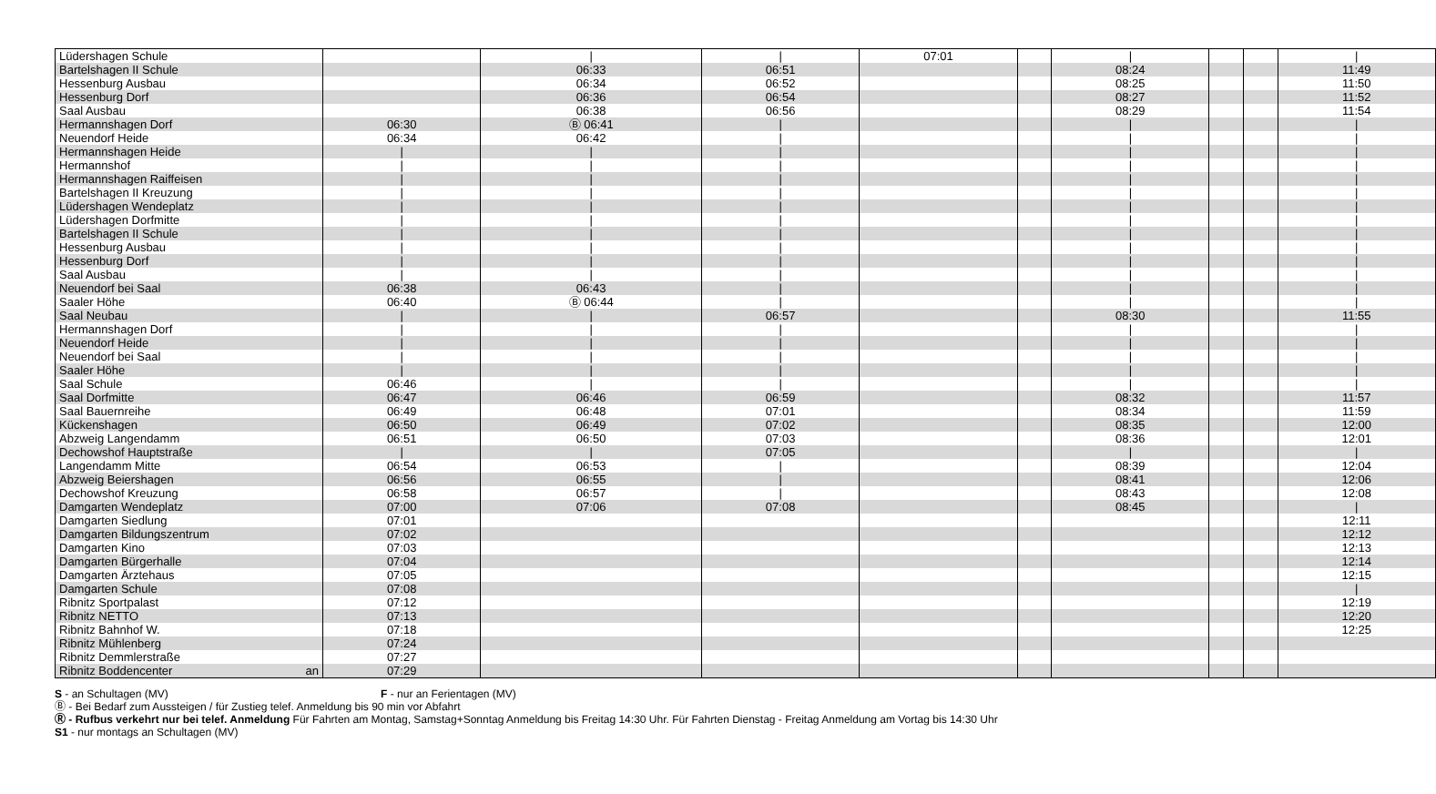| Lüdershagen Schule | | / | / | 07:01 | | / | | | / |
| Bartelshagen II Schule | | 06:33 | 06:51 | | | 08:24 | | | 11:49 |
| Hessenburg Ausbau | | 06:34 | 06:52 | | | 08:25 | | | 11:50 |
| Hessenburg Dorf | | 06:36 | 06:54 | | | 08:27 | | | 11:52 |
| Saal Ausbau | | 06:38 | 06:56 | | | 08:29 | | | 11:54 |
| Hermannshagen Dorf | 06:30 | Ⓑ 06:41 | / | | | / | | | / |
| Neuendorf Heide | 06:34 | 06:42 | / | | | / | | | / |
| Hermannshagen Heide | / | / | / | | | / | | | / |
| Hermannshof | / | / | / | | | / | | | / |
| Hermannshagen Raiffeisen | / | / | / | | | / | | | / |
| Bartelshagen II Kreuzung | / | / | / | | | / | | | / |
| Lüdershagen Wendeplatz | / | / | / | | | / | | | / |
| Lüdershagen Dorfmitte | / | / | / | | | / | | | / |
| Bartelshagen II Schule | / | / | / | | | / | | | / |
| Hessenburg Ausbau | / | / | / | | | / | | | / |
| Hessenburg Dorf | / | / | / | | | / | | | / |
| Saal Ausbau | / | / | / | | | / | | | / |
| Neuendorf bei Saal | 06:38 | 06:43 | / | | | / | | | / |
| Saaler Höhe | 06:40 | Ⓑ 06:44 | / | | | / | | | / |
| Saal Neubau | / | / | 06:57 | | | 08:30 | | | 11:55 |
| Hermannshagen Dorf | / | / | / | | | / | | | / |
| Neuendorf Heide | / | / | / | | | / | | | / |
| Neuendorf bei Saal | / | / | / | | | / | | | / |
| Saaler Höhe | / | / | / | | | / | | | / |
| Saal Schule | 06:46 | / | / | | | / | | | / |
| Saal Dorfmitte | 06:47 | 06:46 | 06:59 | | | 08:32 | | | 11:57 |
| Saal Bauernreihe | 06:49 | 06:48 | 07:01 | | | 08:34 | | | 11:59 |
| Kückenshagen | 06:50 | 06:49 | 07:02 | | | 08:35 | | | 12:00 |
| Abzweig Langendamm | 06:51 | 06:50 | 07:03 | | | 08:36 | | | 12:01 |
| Dechowshof Hauptstraße | / | / | 07:05 | | | / | | | / |
| Langendamm Mitte | 06:54 | 06:53 | / | | | 08:39 | | | 12:04 |
| Abzweig Beiershagen | 06:56 | 06:55 | / | | | 08:41 | | | 12:06 |
| Dechowshof Kreuzung | 06:58 | 06:57 | / | | | 08:43 | | | 12:08 |
| Damgarten Wendeplatz | 07:00 | 07:06 | 07:08 | | | 08:45 | | | / |
| Damgarten Siedlung | 07:01 | | | | | | | | 12:11 |
| Damgarten Bildungszentrum | 07:02 | | | | | | | | 12:12 |
| Damgarten Kino | 07:03 | | | | | | | | 12:13 |
| Damgarten Bürgerhalle | 07:04 | | | | | | | | 12:14 |
| Damgarten Ärztehaus | 07:05 | | | | | | | | 12:15 |
| Damgarten Schule | 07:08 | | | | | | | | / |
| Ribnitz Sportpalast | 07:12 | | | | | | | | 12:19 |
| Ribnitz NETTO | 07:13 | | | | | | | | 12:20 |
| Ribnitz Bahnhof W. | 07:18 | | | | | | | | 12:25 |
| Ribnitz Mühlenberg | 07:24 | | | | | | | | |
| Ribnitz Demmlerstraße | 07:27 | | | | | | | | |
| Ribnitz Boddencenter an | 07:29 | | | | | | | | |
S - an Schultagen (MV) F - nur an Ferientagen (MV)
Ⓑ - Bei Bedarf zum Aussteigen / für Zustieg telef. Anmeldung bis 90 min vor Abfahrt
Ⓡ - Rufbus verkehrt nur bei telef. Anmeldung Für Fahrten am Montag, Samstag+Sonntag Anmeldung bis Freitag 14:30 Uhr. Für Fahrten Dienstag - Freitag Anmeldung am Vortag bis 14:30 Uhr
S1 - nur montags an Schultagen (MV)